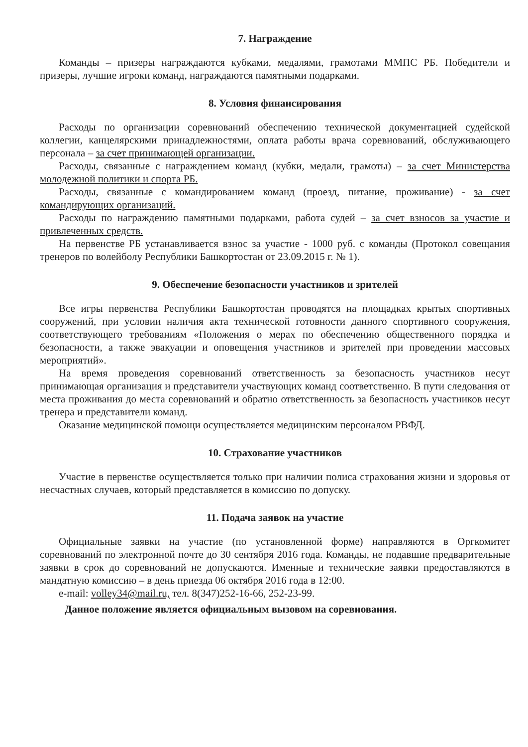7. Награждение
Команды – призеры награждаются кубками, медалями, грамотами ММПС РБ. Победители и призеры, лучшие игроки команд, награждаются памятными подарками.
8. Условия финансирования
Расходы по организации соревнований обеспечению технической документацией судейской коллегии, канцелярскими принадлежностями, оплата работы врача соревнований, обслуживающего персонала – за счет принимающей организации.
Расходы, связанные с награждением команд (кубки, медали, грамоты) – за счет Министерства молодежной политики и спорта РБ.
Расходы, связанные с командированием команд (проезд, питание, проживание) - за счет командирующих организаций.
Расходы по награждению памятными подарками, работа судей – за счет взносов за участие и привлеченных средств.
На первенстве РБ устанавливается взнос за участие - 1000 руб. с команды (Протокол совещания тренеров по волейболу Республики Башкортостан от 23.09.2015 г. № 1).
9. Обеспечение безопасности участников и зрителей
Все игры первенства Республики Башкортостан проводятся на площадках крытых спортивных сооружений, при условии наличия акта технической готовности данного спортивного сооружения, соответствующего требованиям «Положения о мерах по обеспечению общественного порядка и безопасности, а также эвакуации и оповещения участников и зрителей при проведении массовых мероприятий».
На время проведения соревнований ответственность за безопасность участников несут принимающая организация и представители участвующих команд соответственно. В пути следования от места проживания до места соревнований и обратно ответственность за безопасность участников несут тренера и представители команд.
Оказание медицинской помощи осуществляется медицинским персоналом РВФД.
10. Страхование участников
Участие в первенстве осуществляется только при наличии полиса страхования жизни и здоровья от несчастных случаев, который представляется в комиссию по допуску.
11. Подача заявок на участие
Официальные заявки на участие (по установленной форме) направляются в Оргкомитет соревнований по электронной почте до 30 сентября 2016 года. Команды, не подавшие предварительные заявки в срок до соревнований не допускаются. Именные и технические заявки предоставляются в мандатную комиссию – в день приезда 06 октября 2016 года в 12:00.
e-mail: volley34@mail.ru, тел. 8(347)252-16-66, 252-23-99.
Данное положение является официальным вызовом на соревнования.